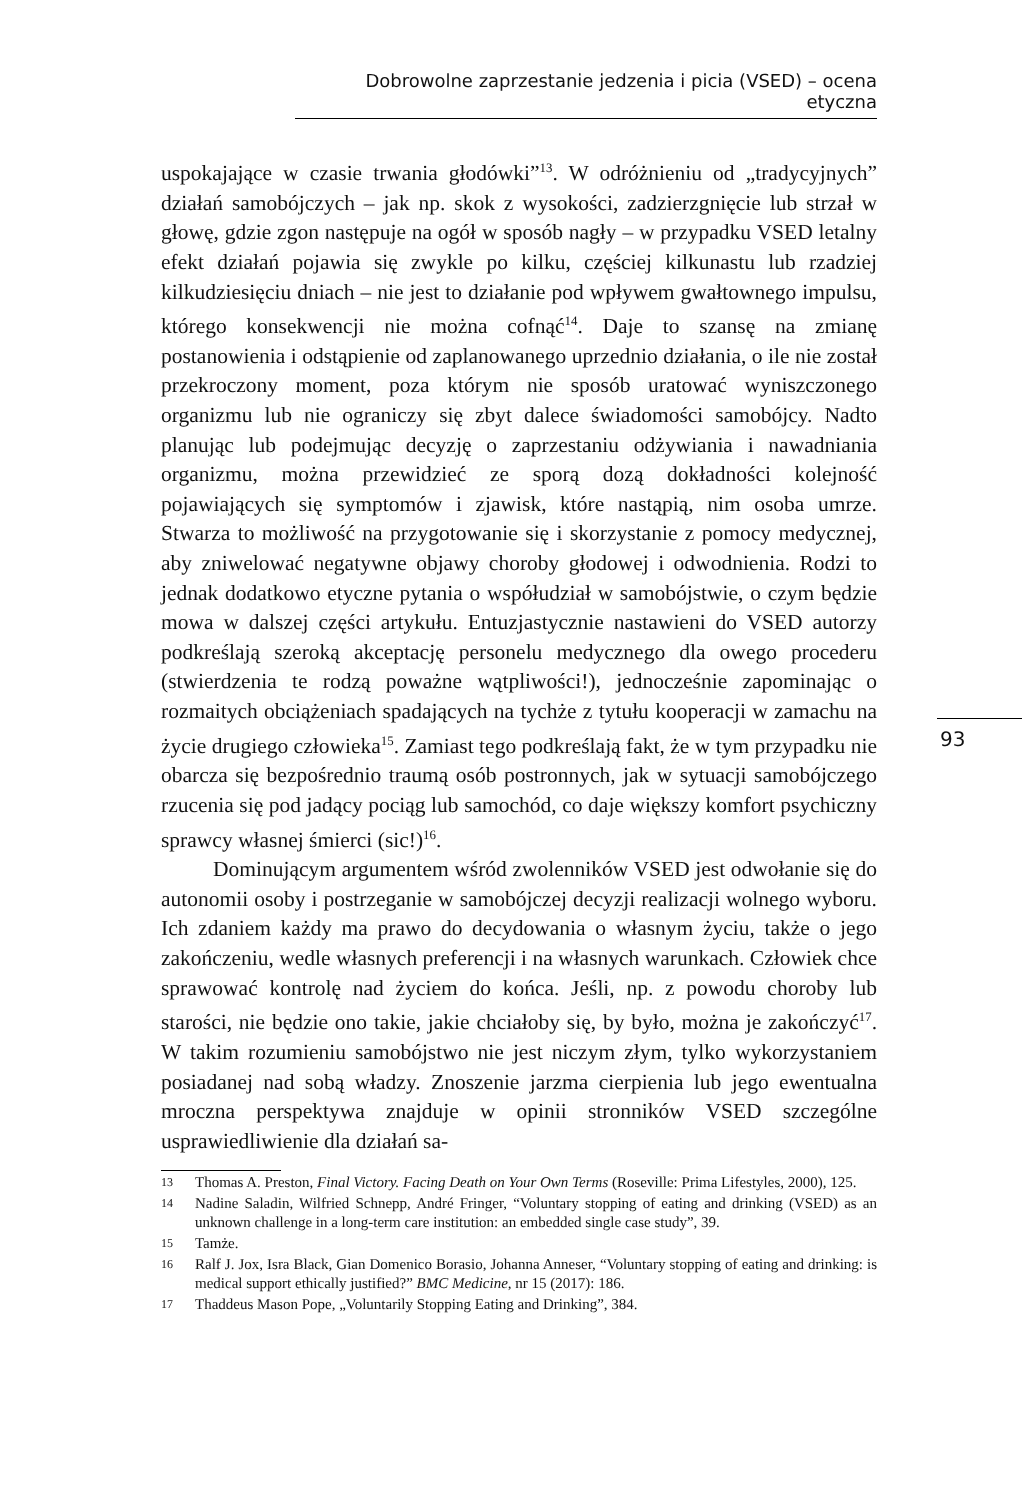Dobrowolne zaprzestanie jedzenia i picia (VSED) – ocena etyczna
93
uspokajające w czasie trwania głodówki”<sup>13</sup>. W odróżnieniu od „tradycyjnych” działań samobójczych – jak np. skok z wysokości, zadzierzgnięcie lub strzał w głowę, gdzie zgon następuje na ogół w sposób nagły – w przypadku VSED letalny efekt działań pojawia się zwykle po kilku, częściej kilkunastu lub rzadziej kilkudziesięciu dniach – nie jest to działanie pod wpływem gwałtownego impulsu, którego konsekwencji nie można cofnąć<sup>14</sup>. Daje to szansę na zmianę postanowienia i odstąpienie od zaplanowanego uprzednio działania, o ile nie został przekroczony moment, poza którym nie sposób uratować wyniszczonego organizmu lub nie ograniczy się zbyt dalece świadomości samobójcy. Nadto planując lub podejmując decyzję o zaprzestaniu odżywiania i nawadniania organizmu, można przewidzieć ze sporą dozą dokładności kolejność pojawiających się symptomów i zjawisk, które nastąpią, nim osoba umrze. Stwarza to możliwość na przygotowanie się i skorzystanie z pomocy medycznej, aby zniwelować negatywne objawy choroby głodowej i odwodnienia. Rodzi to jednak dodatkowo etyczne pytania o współudział w samobójstwie, o czym będzie mowa w dalszej części artykułu. Entuzjastycznie nastawieni do VSED autorzy podkreślają szeroką akceptację personelu medycznego dla owego procederu (stwierdzenia te rodzą poważne wątpliwości!), jednocześnie zapominając o rozmaitych obciążeniach spadających na tychże z tytułu kooperacji w zamachu na życie drugiego człowieka<sup>15</sup>. Zamiast tego podkreślają fakt, że w tym przypadku nie obarcza się bezpośrednio traumą osób postronnych, jak w sytuacji samobójczego rzucenia się pod jadący pociąg lub samochód, co daje większy komfort psychiczny sprawcy własnej śmierci (sic!)<sup>16</sup>.
Dominującym argumentem wśród zwolenników VSED jest odwołanie się do autonomii osoby i postrzeganie w samobójczej decyzji realizacji wolnego wyboru. Ich zdaniem każdy ma prawo do decydowania o własnym życiu, także o jego zakończeniu, wedle własnych preferencji i na własnych warunkach. Człowiek chce sprawować kontrolę nad życiem do końca. Jeśli, np. z powodu choroby lub starości, nie będzie ono takie, jakie chciałoby się, by było, można je zakończyć<sup>17</sup>. W takim rozumieniu samobójstwo nie jest niczym złym, tylko wykorzystaniem posiadanej nad sobą władzy. Znoszenie jarzma cierpienia lub jego ewentualna mroczna perspektywa znajduje w opinii stronników VSED szczególne usprawiedliwienie dla działań sa-
13 Thomas A. Preston, Final Victory. Facing Death on Your Own Terms (Roseville: Prima Lifestyles, 2000), 125.
14 Nadine Saladin, Wilfried Schnepp, André Fringer, “Voluntary stopping of eating and drinking (VSED) as an unknown challenge in a long-term care institution: an embedded single case study”, 39.
15 Tamże.
16 Ralf J. Jox, Isra Black, Gian Domenico Borasio, Johanna Anneser, “Voluntary stopping of eating and drinking: is medical support ethically justified?” BMC Medicine, nr 15 (2017): 186.
17 Thaddeus Mason Pope, „Voluntarily Stopping Eating and Drinking”, 384.